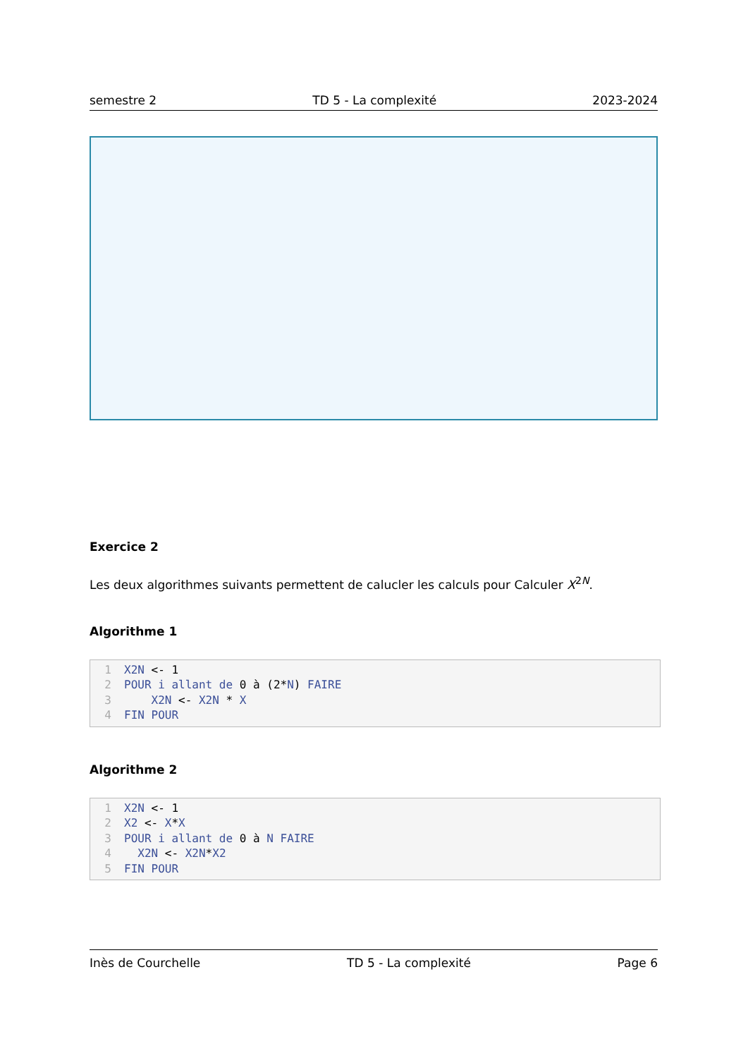semestre 2 TD 5 - La complexité 2023-2024
Exercice 2
Les deux algorithmes suivants permettent de calucler les calculs pour Calculer X<sup>2N</sup>.
Algorithme 1
1 X2N <- 1
2 POUR i allant de 0 à (2*N) FAIRE
3 X2N <- X2N * X
4 FIN POUR
Algorithme 2
1 X2N <- 1
2 X2 <- X*X
3 POUR i allant de 0 à N FAIRE
4 X2N <- X2N*X2
5 FIN POUR
Inès de Courchelle TD 5 - La complexité Page 6